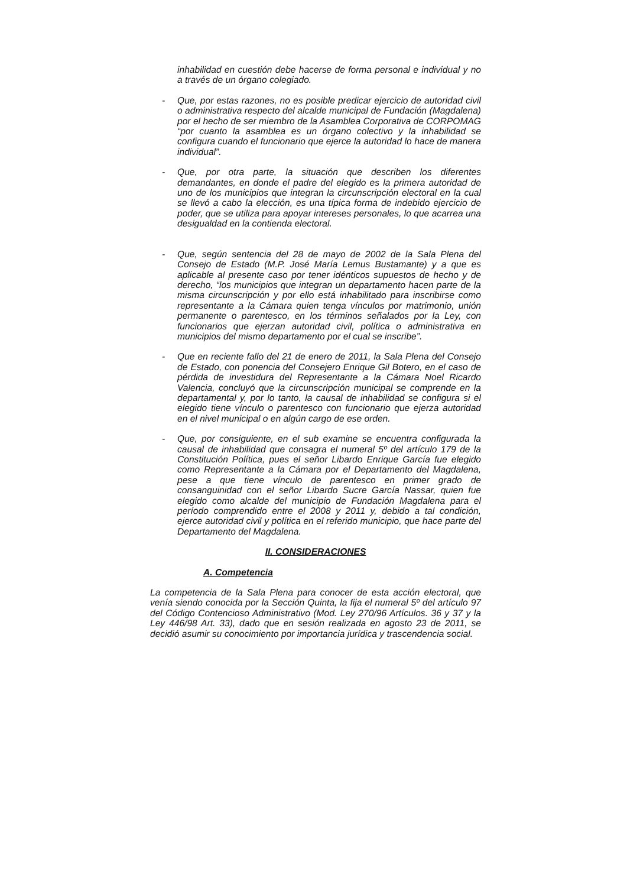inhabilidad en cuestión debe hacerse de forma personal e individual y no a través de un órgano colegiado.
- Que, por estas razones, no es posible predicar ejercicio de autoridad civil o administrativa respecto del alcalde municipal de Fundación (Magdalena) por el hecho de ser miembro de la Asamblea Corporativa de CORPOMAG “por cuanto la asamblea es un órgano colectivo y la inhabilidad se configura cuando el funcionario que ejerce la autoridad lo hace de manera individual”.
- Que, por otra parte, la situación que describen los diferentes demandantes, en donde el padre del elegido es la primera autoridad de uno de los municipios que integran la circunscripción electoral en la cual se llevó a cabo la elección, es una típica forma de indebido ejercicio de poder, que se utiliza para apoyar intereses personales, lo que acarrea una desigualdad en la contienda electoral.
- Que, según sentencia del 28 de mayo de 2002 de la Sala Plena del Consejo de Estado (M.P. José María Lemus Bustamante) y a que es aplicable al presente caso por tener idénticos supuestos de hecho y de derecho, “los municipios que integran un departamento hacen parte de la misma circunscripción y por ello está inhabilitado para inscribirse como representante a la Cámara quien tenga vínculos por matrimonio, unión permanente o parentesco, en los términos señalados por la Ley, con funcionarios que ejerzan autoridad civil, política o administrativa en municipios del mismo departamento por el cual se inscribe”.
- Que en reciente fallo del 21 de enero de 2011, la Sala Plena del Consejo de Estado, con ponencia del Consejero Enrique Gil Botero, en el caso de pérdida de investidura del Representante a la Cámara Noel Ricardo Valencia, concluyó que la circunscripción municipal se comprende en la departamental y, por lo tanto, la causal de inhabilidad se configura si el elegido tiene vínculo o parentesco con funcionario que ejerza autoridad en el nivel municipal o en algún cargo de ese orden.
- Que, por consiguiente, en el sub examine se encuentra configurada la causal de inhabilidad que consagra el numeral 5º del artículo 179 de la Constitución Política, pues el señor Libardo Enrique García fue elegido como Representante a la Cámara por el Departamento del Magdalena, pese a que tiene vínculo de parentesco en primer grado de consanguinidad con el señor Libardo Sucre García Nassar, quien fue elegido como alcalde del municipio de Fundación Magdalena para el período comprendido entre el 2008 y 2011 y, debido a tal condición, ejerce autoridad civil y política en el referido municipio, que hace parte del Departamento del Magdalena.
II. CONSIDERACIONES
A. Competencia
La competencia de la Sala Plena para conocer de esta acción electoral, que venía siendo conocida por la Sección Quinta, la fija el numeral 5º del artículo 97 del Código Contencioso Administrativo (Mod. Ley 270/96 Artículos. 36 y 37 y la Ley 446/98 Art. 33), dado que en sesión realizada en agosto 23 de 2011, se decidió asumir su conocimiento por importancia jurídica y trascendencia social.